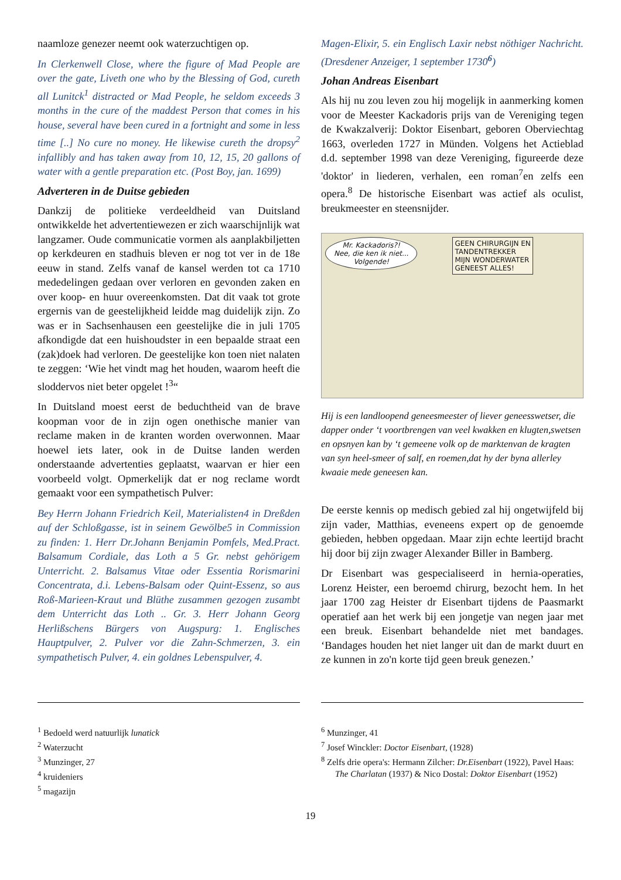naamloze genezer neemt ook waterzuchtigen op.
In Clerkenwell Close, where the figure of Mad People are over the gate, Liveth one who by the Blessing of God, cureth all Lunitck<sup>1</sup> distracted or Mad People, he seldom exceeds 3 months in the cure of the maddest Person that comes in his house, several have been cured in a fortnight and some in less time [..] No cure no money. He likewise cureth the dropsy<sup>2</sup> infallibly and has taken away from 10, 12, 15, 20 gallons of water with a gentle preparation etc. (Post Boy, jan. 1699)
Adverteren in de Duitse gebieden
Dankzij de politieke verdeeldheid van Duitsland ontwikkelde het advertentiewezen er zich waarschijnlijk wat langzamer. Oude communicatie vormen als aanplakbiljetten op kerkdeuren en stadhuis bleven er nog tot ver in de 18e eeuw in stand. Zelfs vanaf de kansel werden tot ca 1710 mededelingen gedaan over verloren en gevonden zaken en over koop- en huur overeenkomsten. Dat dit vaak tot grote ergernis van de geestelijkheid leidde mag duidelijk zijn. Zo was er in Sachsenhausen een geestelijke die in juli 1705 afkondigde dat een huishoudster in een bepaalde straat een (zak)doek had verloren. De geestelijke kon toen niet nalaten te zeggen: ‘Wie het vindt mag het houden, waarom heeft die sloddervos niet beter opgelet !<sup>3</sup>“
In Duitsland moest eerst de beduchtheid van de brave koopman voor de in zijn ogen onethische manier van reclame maken in de kranten worden overwonnen. Maar hoewel iets later, ook in de Duitse landen werden onderstaande advertenties geplaatst, waarvan er hier een voorbeeld volgt. Opmerkelijk dat er nog reclame wordt gemaakt voor een sympathetisch Pulver:
Bey Herrn Johann Friedrich Keil, Materialisten4 in Dreßden auf der Schloßgasse, ist in seinem Gewölbe5 in Commission zu finden: 1. Herr Dr.Johann Benjamin Pomfels, Med.Pract. Balsamum Cordiale, das Loth a 5 Gr. nebst gehörigem Unterricht. 2. Balsamus Vitae oder Essentia Rorismarini Concentrata, d.i. Lebens-Balsam oder Quint-Essenz, so aus Roß-Marieen-Kraut und Blüthe zusammen gezogen zusambt dem Unterricht das Loth .. Gr. 3. Herr Johann Georg Herlißschens Bürgers von Augspurg: 1. Englisches Hauptpulver, 2. Pulver vor die Zahn-Schmerzen, 3. ein sympathetisch Pulver, 4. ein goldnes Lebenspulver, 4.
Magen-Elixir, 5. ein Englisch Laxir nebst nöthiger Nachricht. (Dresdener Anzeiger, 1 september 1730<sup>6</sup>)
Johan Andreas Eisenbart
Als hij nu zou leven zou hij mogelijk in aanmerking komen voor de Meester Kackadoris prijs van de Vereniging tegen de Kwakzalverij: Doktor Eisenbart, geboren Oberviechtag 1663, overleden 1727 in Münden. Volgens het Actieblad d.d. september 1998 van deze Vereniging, figureerde deze 'doktor' in liederen, verhalen, een roman<sup>7</sup>en zelfs een opera.<sup>8</sup> De historische Eisenbart was actief als oculist, breukmeester en steensnijder.
Mr. Kackadoris?!
Nee, die ken ik niet...
Volgende!
GEEN CHIRURGIJN EN
TANDENTREKKER
MIJN WONDERWATER
GENEEST ALLES!
Hij is een landloopend geneesmeester of liever geneesswetser, die dapper onder ‘t voortbrengen van veel kwakken en klugten,swetsen en opsnyen kan by ‘t gemeene volk op de marktenvan de kragten van syn heel-smeer of salf, en roemen,dat hy der byna allerley kwaaie mede geneesen kan.
De eerste kennis op medisch gebied zal hij ongetwijfeld bij zijn vader, Matthias, eveneens expert op de genoemde gebieden, hebben opgedaan. Maar zijn echte leertijd bracht hij door bij zijn zwager Alexander Biller in Bamberg.
Dr Eisenbart was gespecialiseerd in hernia-operaties, Lorenz Heister, een beroemd chirurg, bezocht hem. In het jaar 1700 zag Heister dr Eisenbart tijdens de Paasmarkt operatief aan het werk bij een jongetje van negen jaar met een breuk. Eisenbart behandelde niet met bandages. ‘Bandages houden het niet langer uit dan de markt duurt en ze kunnen in zo'n korte tijd geen breuk genezen.’
<sup>1</sup> Bedoeld werd natuurlijk lunatick
<sup>2</sup> Waterzucht
<sup>3</sup> Munzinger, 27
<sup>4</sup> kruideniers
<sup>5</sup> magazijn
<sup>6</sup> Munzinger, 41
<sup>7</sup> Josef Winckler: Doctor Eisenbart, (1928)
<sup>8</sup> Zelfs drie opera's: Hermann Zilcher: Dr.Eisenbart (1922), Pavel Haas: The Charlatan (1937) & Nico Dostal: Doktor Eisenbart (1952)
19